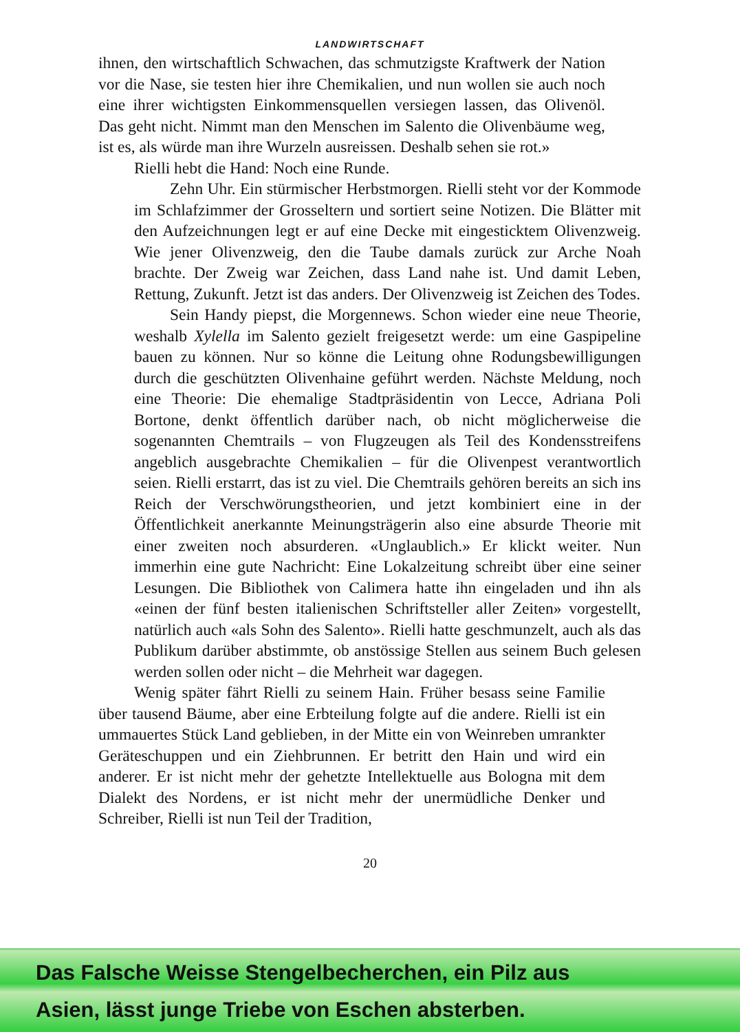LANDWIRTSCHAFT
ihnen, den wirtschaftlich Schwachen, das schmutzigste Kraftwerk der Nation vor die Nase, sie testen hier ihre Chemikalien, und nun wollen sie auch noch eine ihrer wichtigsten Einkommensquellen versiegen lassen, das Olivenöl. Das geht nicht. Nimmt man den Menschen im Salento die Olivenbäume weg, ist es, als würde man ihre Wurzeln ausreissen. Deshalb sehen sie rot.»
Rielli hebt die Hand: Noch eine Runde.
Zehn Uhr. Ein stürmischer Herbstmorgen. Rielli steht vor der Kommode im Schlafzimmer der Grosseltern und sortiert seine Notizen. Die Blätter mit den Aufzeichnungen legt er auf eine Decke mit eingesticktem Olivenzweig. Wie jener Olivenzweig, den die Taube damals zurück zur Arche Noah brachte. Der Zweig war Zeichen, dass Land nahe ist. Und damit Leben, Rettung, Zukunft. Jetzt ist das anders. Der Olivenzweig ist Zeichen des Todes.
Sein Handy piepst, die Morgennews. Schon wieder eine neue Theorie, weshalb Xylella im Salento gezielt freigesetzt werde: um eine Gaspipeline bauen zu können. Nur so könne die Leitung ohne Rodungsbewilligungen durch die geschützten Olivenhaine geführt werden. Nächste Meldung, noch eine Theorie: Die ehemalige Stadtpräsidentin von Lecce, Adriana Poli Bortone, denkt öffentlich darüber nach, ob nicht möglicherweise die sogenannten Chemtrails – von Flugzeugen als Teil des Kondensstreifens angeblich ausgebrachte Chemikalien – für die Olivenpest verantwortlich seien. Rielli erstarrt, das ist zu viel. Die Chemtrails gehören bereits an sich ins Reich der Verschwörungstheorien, und jetzt kombiniert eine in der Öffentlichkeit anerkannte Meinungsträgerin also eine absurde Theorie mit einer zweiten noch absurderen. «Unglaublich.» Er klickt weiter. Nun immerhin eine gute Nachricht: Eine Lokalzeitung schreibt über eine seiner Lesungen. Die Bibliothek von Calimera hatte ihn eingeladen und ihn als «einen der fünf besten italienischen Schriftsteller aller Zeiten» vorgestellt, natürlich auch «als Sohn des Salento». Rielli hatte geschmunzelt, auch als das Publikum darüber abstimmte, ob anstössige Stellen aus seinem Buch gelesen werden sollen oder nicht – die Mehrheit war dagegen.
Wenig später fährt Rielli zu seinem Hain. Früher besass seine Familie über tausend Bäume, aber eine Erbteilung folgte auf die andere. Rielli ist ein ummauertes Stück Land geblieben, in der Mitte ein von Weinreben umrankter Geräteschuppen und ein Ziehbrunnen. Er betritt den Hain und wird ein anderer. Er ist nicht mehr der gehetzte Intellektuelle aus Bologna mit dem Dialekt des Nordens, er ist nicht mehr der unermüdliche Denker und Schreiber, Rielli ist nun Teil der Tradition,
20
Das Falsche Weisse Stengelbecherchen, ein Pilz aus
Asien, lässt junge Triebe von Eschen absterben.